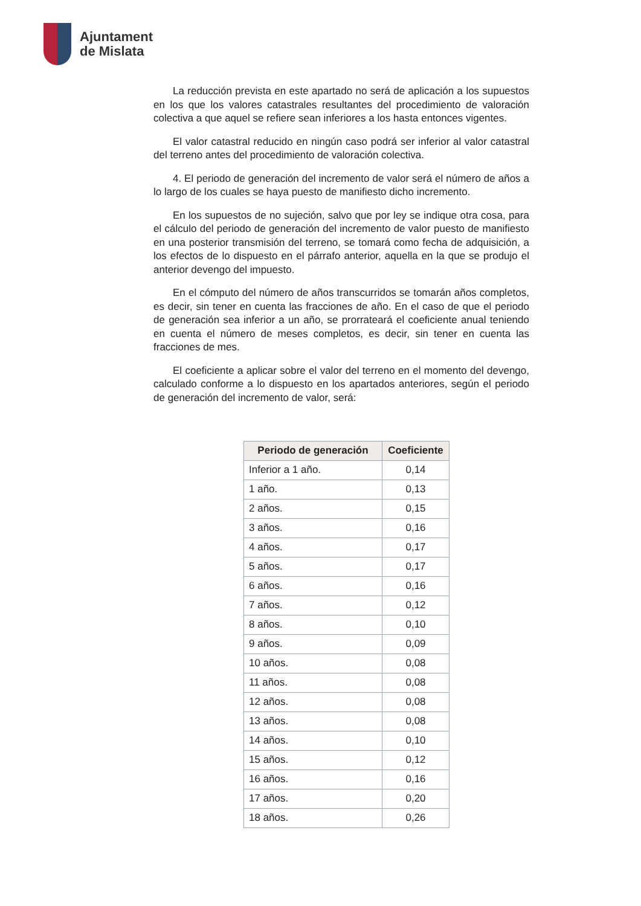Ajuntament
de Mislata
La reducción prevista en este apartado no será de aplicación a los supuestos en los que los valores catastrales resultantes del procedimiento de valoración colectiva a que aquel se refiere sean inferiores a los hasta entonces vigentes.
El valor catastral reducido en ningún caso podrá ser inferior al valor catastral del terreno antes del procedimiento de valoración colectiva.
4. El periodo de generación del incremento de valor será el número de años a lo largo de los cuales se haya puesto de manifiesto dicho incremento.
En los supuestos de no sujeción, salvo que por ley se indique otra cosa, para el cálculo del periodo de generación del incremento de valor puesto de manifiesto en una posterior transmisión del terreno, se tomará como fecha de adquisición, a los efectos de lo dispuesto en el párrafo anterior, aquella en la que se produjo el anterior devengo del impuesto.
En el cómputo del número de años transcurridos se tomarán años completos, es decir, sin tener en cuenta las fracciones de año. En el caso de que el periodo de generación sea inferior a un año, se prorrateará el coeficiente anual teniendo en cuenta el número de meses completos, es decir, sin tener en cuenta las fracciones de mes.
El coeficiente a aplicar sobre el valor del terreno en el momento del devengo, calculado conforme a lo dispuesto en los apartados anteriores, según el periodo de generación del incremento de valor, será:
| Periodo de generación | Coeficiente |
| --- | --- |
| Inferior a 1 año. | 0,14 |
| 1 año. | 0,13 |
| 2 años. | 0,15 |
| 3 años. | 0,16 |
| 4 años. | 0,17 |
| 5 años. | 0,17 |
| 6 años. | 0,16 |
| 7 años. | 0,12 |
| 8 años. | 0,10 |
| 9 años. | 0,09 |
| 10 años. | 0,08 |
| 11 años. | 0,08 |
| 12 años. | 0,08 |
| 13 años. | 0,08 |
| 14 años. | 0,10 |
| 15 años. | 0,12 |
| 16 años. | 0,16 |
| 17 años. | 0,20 |
| 18 años. | 0,26 |